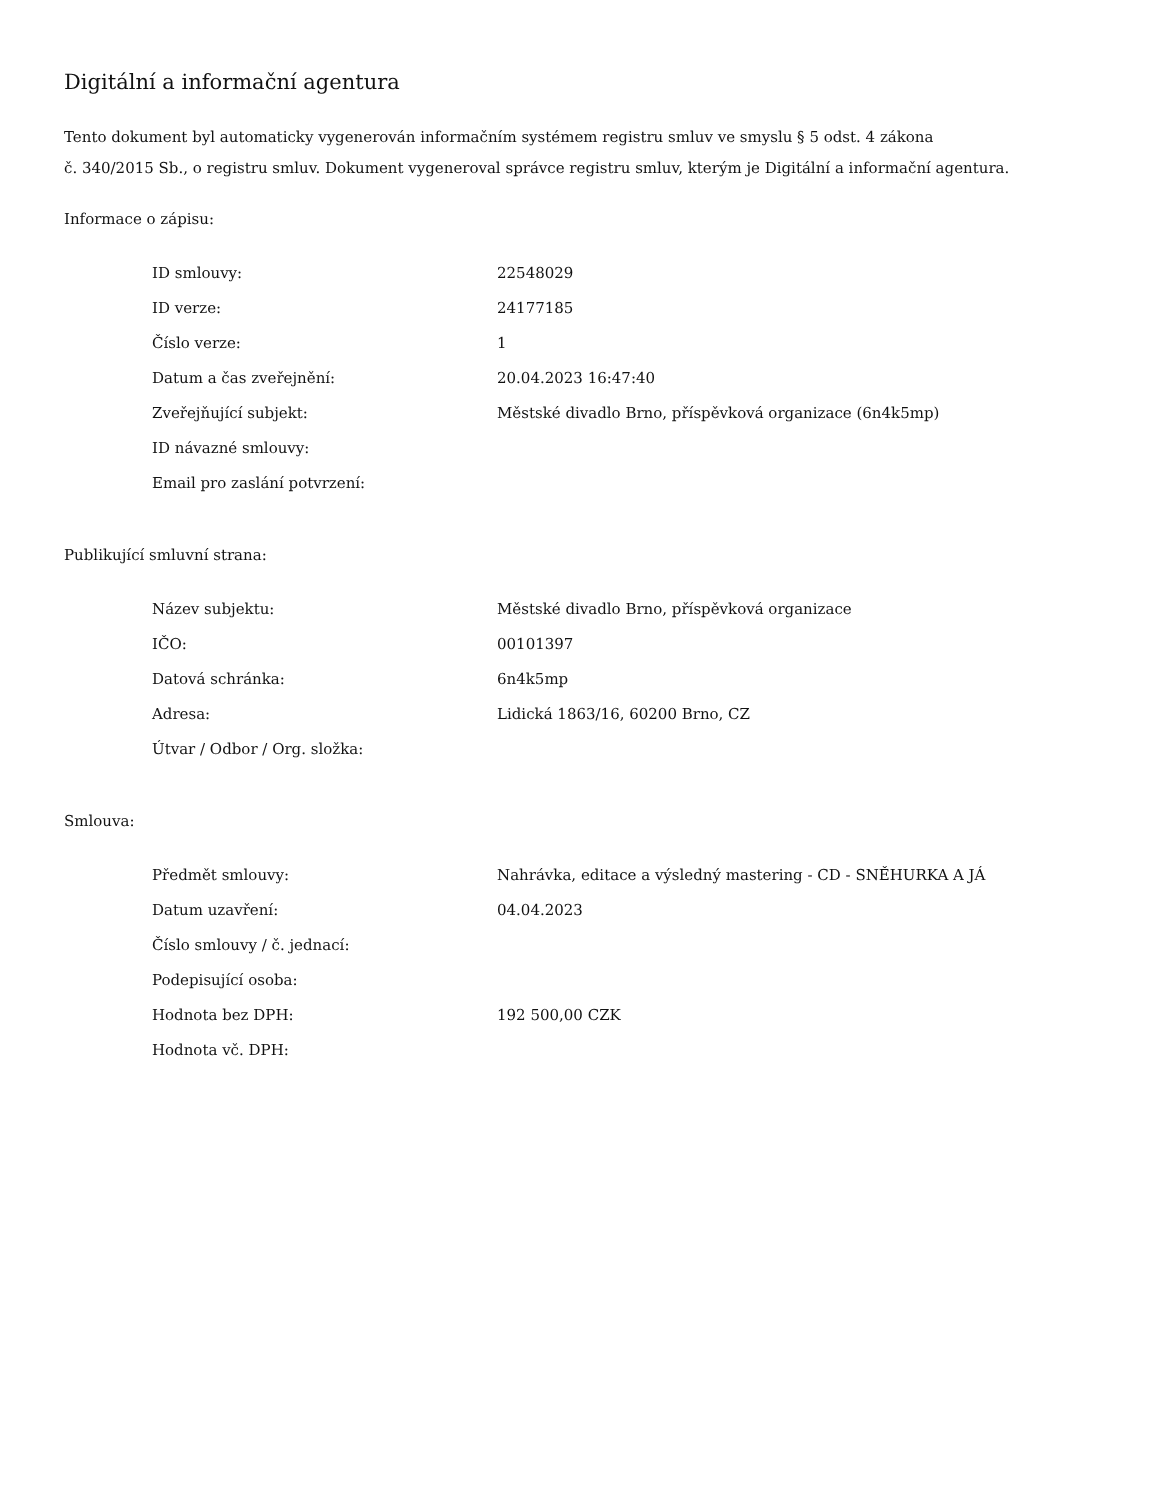Digitální a informační agentura
Tento dokument byl automaticky vygenerován informačním systémem registru smluv ve smyslu § 5 odst. 4 zákona
č. 340/2015 Sb., o registru smluv. Dokument vygeneroval správce registru smluv, kterým je Digitální a informační agentura.
Informace o zápisu:
| ID smlouvy: | 22548029 |
| ID verze: | 24177185 |
| Číslo verze: | 1 |
| Datum a čas zveřejnění: | 20.04.2023 16:47:40 |
| Zveřejňující subjekt: | Městské divadlo Brno, příspěvková organizace (6n4k5mp) |
| ID návazné smlouvy: | |
| Email pro zaslání potvrzení: | |
Publikující smluvní strana:
| Název subjektu: | Městské divadlo Brno, příspěvková organizace |
| IČO: | 00101397 |
| Datová schránka: | 6n4k5mp |
| Adresa: | Lidická 1863/16, 60200 Brno, CZ |
| Útvar / Odbor / Org. složka: | |
Smlouva:
| Předmět smlouvy: | Nahrávka, editace a výsledný mastering - CD - SNĚHURKA A JÁ |
| Datum uzavření: | 04.04.2023 |
| Číslo smlouvy / č. jednací: | |
| Podepisující osoba: | |
| Hodnota bez DPH: | 192 500,00 CZK |
| Hodnota vč. DPH: | |